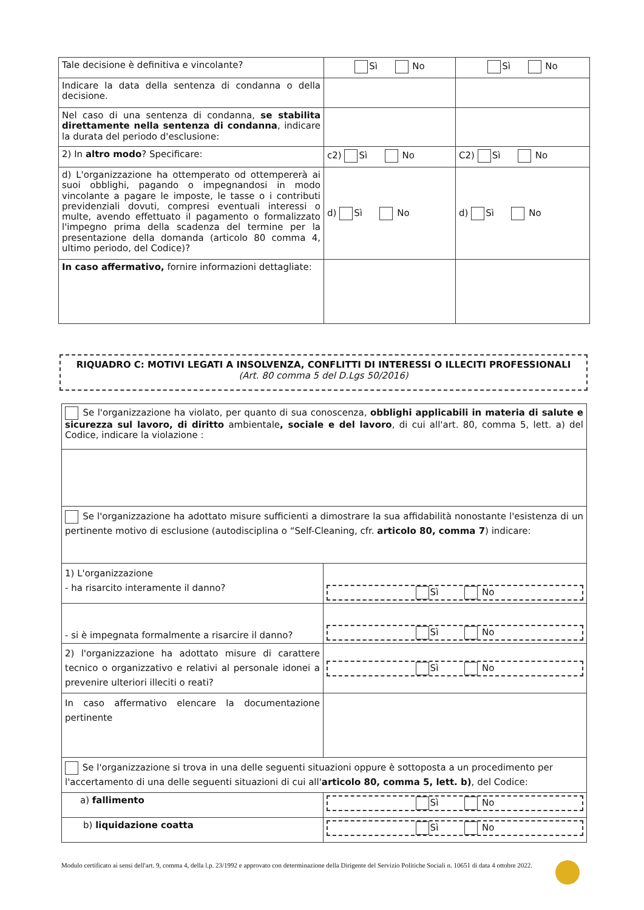| Tale decisione è definitiva e vincolante? | Sì No | Sì No |
| Indicare la data della sentenza di condanna o della decisione. | | |
| Nel caso di una sentenza di condanna, se stabilita direttamente nella sentenza di condanna , indicare la durata del periodo d'esclusione: | | |
| 2) In altro modo ? Specificare: | c2) Sì No | C2) Sì No |
| d) L'organizzazione ha ottemperato od ottempererà ai suoi obblighi, pagando o impegnandosi in modo vincolante a pagare le imposte, le tasse o i contributi previdenziali dovuti, compresi eventuali interessi o multe, avendo effettuato il pagamento o formalizzato l'impegno prima della scadenza del termine per la presentazione della domanda (articolo 80 comma 4, ultimo periodo, del Codice)? | d) Sì No | d) Sì No |
| In caso affermativo, fornire informazioni dettagliate: | | |
RIQUADRO C: MOTIVI LEGATI A INSOLVENZA, CONFLITTI DI INTERESSI O ILLECITI PROFESSIONALI
(Art. 80 comma 5 del D.Lgs 50/2016)
| Se l'organizzazione ha violato, per quanto di sua conoscenza, obblighi applicabili in materia di salute e sicurezza sul lavoro, di diritto ambientale , sociale e del lavoro , di cui all'art. 80, comma 5, lett. a) del Codice, indicare la violazione : | |
| Se l'organizzazione ha adottato misure sufficienti a dimostrare la sua affidabilità nonostante l'esistenza di un pertinente motivo di esclusione (autodisciplina o “Self-Cleaning, cfr. articolo 80, comma 7 ) indicare: | |
| 1) L'organizzazione - ha risarcito interamente il danno? | Sì No |
| - si è impegnata formalmente a risarcire il danno? | Sì No |
| 2) l'organizzazione ha adottato misure di carattere tecnico o organizzativo e relativi al personale idonei a prevenire ulteriori illeciti o reati? | Sì No |
| In caso affermativo elencare la documentazione pertinente | |
| Se l'organizzazione si trova in una delle seguenti situazioni oppure è sottoposta a un procedimento per l'accertamento di una delle seguenti situazioni di cui all' articolo 80, comma 5, lett. b) , del Codice: | |
| a) fallimento | Sì No |
| b) liquidazione coatta | Sì No |
Modulo certificato ai sensi dell'art. 9, comma 4, della l.p. 23/1992 e approvato con determinazione della Dirigente del Servizio Politiche Sociali n. 10651 di data 4 ottobre 2022.